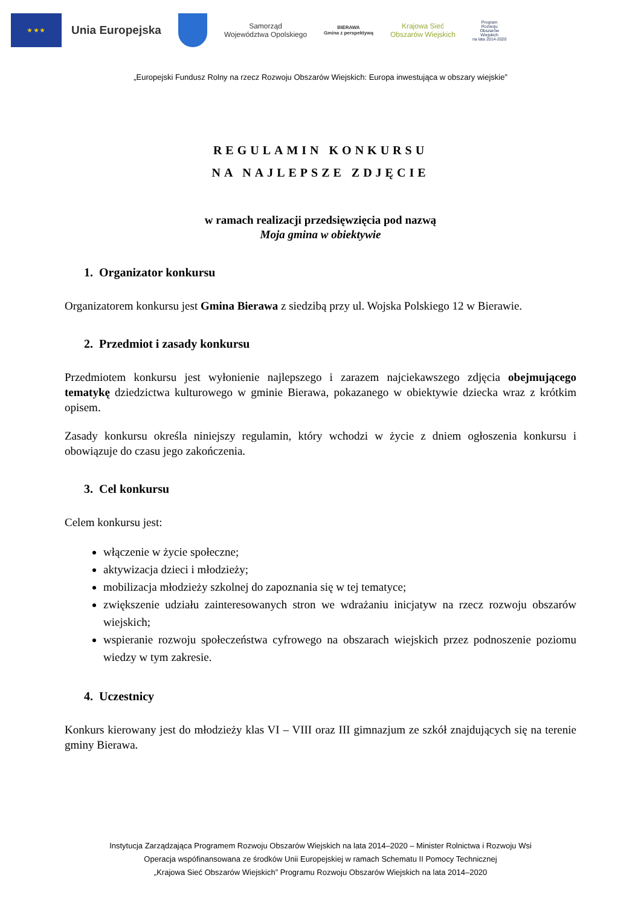★ ★ ★
Unia Europejska
Samorząd
Województwa Opolskiego
BIERAWA
Gmina z perspektywą
Krajowa Sieć
Obszarów Wiejskich
Program
Rozwoju
Obszarów
Wiejskich
na lata 2014-2020
„Europejski Fundusz Rolny na rzecz Rozwoju Obszarów Wiejskich: Europa inwestująca w obszary wiejskie”
REGULAMIN KONKURSU
NA NAJLEPSZE ZDJĘCIE
w ramach realizacji przedsięwzięcia pod nazwą
Moja gmina w obiektywie
1. Organizator konkursu
Organizatorem konkursu jest Gmina Bierawa z siedzibą przy ul. Wojska Polskiego 12 w Bierawie.
2. Przedmiot i zasady konkursu
Przedmiotem konkursu jest wyłonienie najlepszego i zarazem najciekawszego zdjęcia obejmującego tematykę dziedzictwa kulturowego w gminie Bierawa, pokazanego w obiektywie dziecka wraz z krótkim opisem.
Zasady konkursu określa niniejszy regulamin, który wchodzi w życie z dniem ogłoszenia konkursu i obowiązuje do czasu jego zakończenia.
3. Cel konkursu
Celem konkursu jest:
włączenie w życie społeczne;
aktywizacja dzieci i młodzieży;
mobilizacja młodzieży szkolnej do zapoznania się w tej tematyce;
zwiększenie udziału zainteresowanych stron we wdrażaniu inicjatyw na rzecz rozwoju obszarów wiejskich;
wspieranie rozwoju społeczeństwa cyfrowego na obszarach wiejskich przez podnoszenie poziomu wiedzy w tym zakresie.
4. Uczestnicy
Konkurs kierowany jest do młodzieży klas VI – VIII oraz III gimnazjum ze szkół znajdujących się na terenie gminy Bierawa.
Instytucja Zarządzająca Programem Rozwoju Obszarów Wiejskich na lata 2014–2020 – Minister Rolnictwa i Rozwoju Wsi
Operacja wspófinansowana ze środków Unii Europejskiej w ramach Schematu II Pomocy Technicznej
„Krajowa Sieć Obszarów Wiejskich” Programu Rozwoju Obszarów Wiejskich na lata 2014–2020